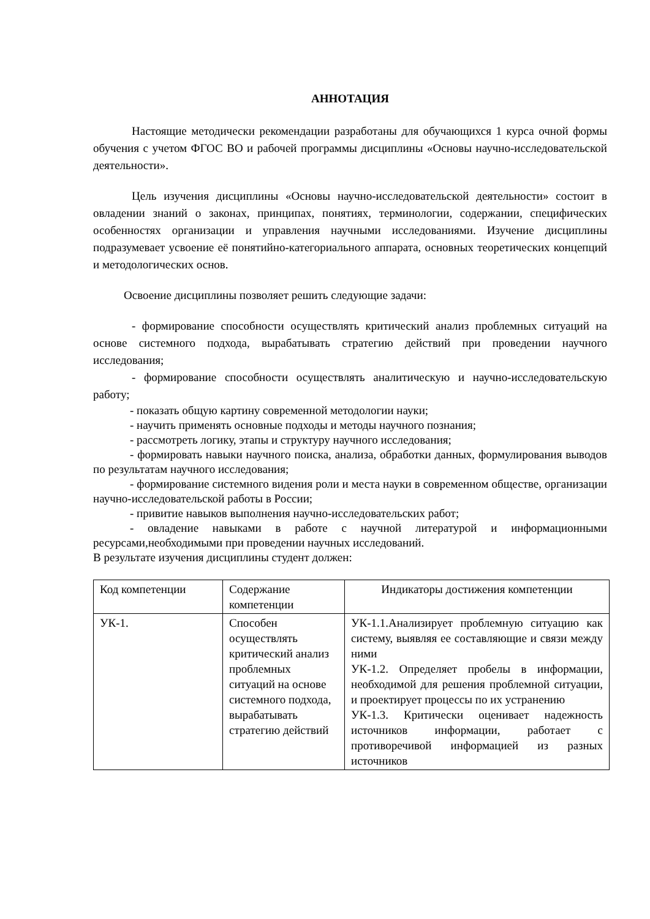АННОТАЦИЯ
Настоящие методически рекомендации разработаны для обучающихся 1 курса очной формы обучения с учетом ФГОС ВО и рабочей программы дисциплины «Основы научно-исследовательской деятельности».
Цель изучения дисциплины «Основы научно-исследовательской деятельности» состоит в овладении знаний о законах, принципах, понятиях, терминологии, содержании, специфических особенностях организации и управления научными исследованиями. Изучение дисциплины подразумевает усвоение её понятийно-категориального аппарата, основных теоретических концепций и методологических основ.
Освоение дисциплины позволяет решить следующие задачи:
- формирование способности осуществлять критический анализ проблемных ситуаций на основе системного подхода, вырабатывать стратегию действий при проведении научного исследования;
- формирование способности осуществлять аналитическую и научно-исследовательскую работу;
- показать общую картину современной методологии науки;
- научить применять основные подходы и методы научного познания;
- рассмотреть логику, этапы и структуру научного исследования;
- формировать навыки научного поиска, анализа, обработки данных, формулирования выводов по результатам научного исследования;
- формирование системного видения роли и места науки в современном обществе, организации научно-исследовательской работы в России;
- привитие навыков выполнения научно-исследовательских работ;
- овладение навыками в работе с научной литературой и информационными ресурсами,необходимыми при проведении научных исследований.
В результате изучения дисциплины студент должен:
| Код компетенции | Содержание компетенции | Индикаторы достижения компетенции |
| УК-1. | Способен осуществлять критический анализ проблемных ситуаций на основе системного подхода, вырабатывать стратегию действий | УК-1.1.Анализирует проблемную ситуацию как систему, выявляя ее составляющие и связи между ними УК-1.2. Определяет пробелы в информации, необходимой для решения проблемной ситуации, и проектирует процессы по их устранению УК-1.3. Критически оценивает надежность источников информации, работает с противоречивой информацией из разных источников |